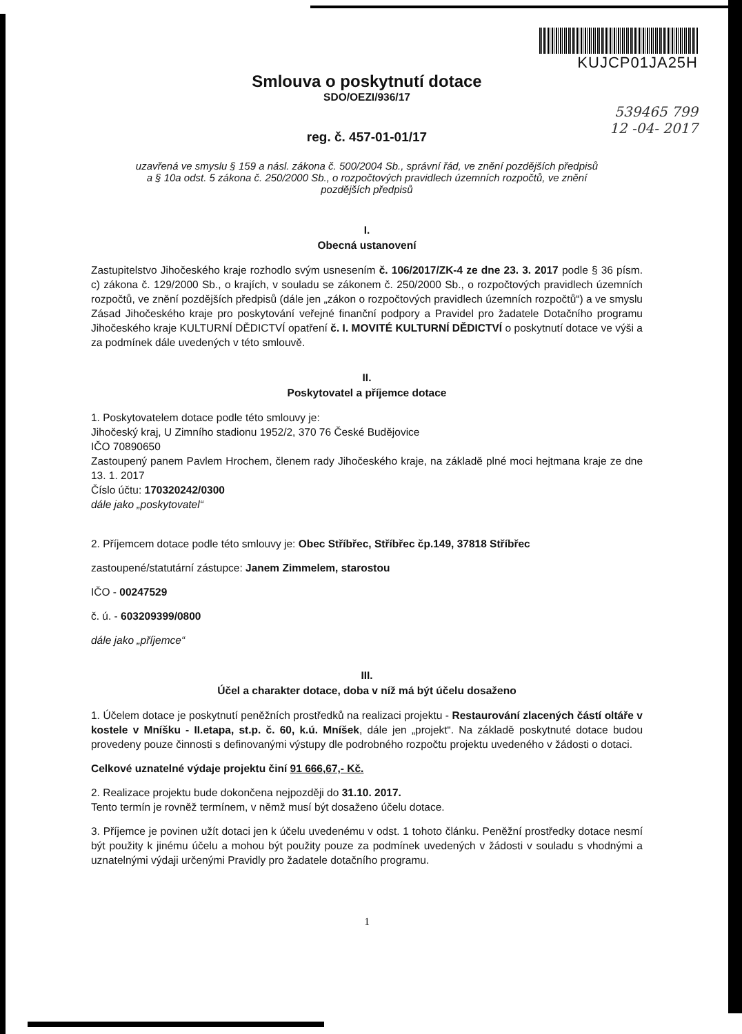KUJCP01JA25H
Smlouva o poskytnutí dotace
SDO/OEZI/936/17
539465 799
12 -04- 2017
reg. č. 457-01-01/17
uzavřená ve smyslu § 159 a násl. zákona č. 500/2004 Sb., správní řád, ve znění pozdějších předpisů
a § 10a odst. 5 zákona č. 250/2000 Sb., o rozpočtových pravidlech územních rozpočtů, ve znění
pozdějších předpisů
I.
Obecná ustanovení
Zastupitelstvo Jihočeského kraje rozhodlo svým usnesením č. 106/2017/ZK-4 ze dne 23. 3. 2017 podle § 36 písm. c) zákona č. 129/2000 Sb., o krajích, v souladu se zákonem č. 250/2000 Sb., o rozpočtových pravidlech územních rozpočtů, ve znění pozdějších předpisů (dále jen „zákon o rozpočtových pravidlech územních rozpočtů“) a ve smyslu Zásad Jihočeského kraje pro poskytování veřejné finanční podpory a Pravidel pro žadatele Dotačního programu Jihočeského kraje KULTURNÍ DĚDICTVÍ opatření č. I. MOVITÉ KULTURNÍ DĚDICTVÍ o poskytnutí dotace ve výši a za podmínek dále uvedených v této smlouvě.
II.
Poskytovatel a příjemce dotace
1. Poskytovatelem dotace podle této smlouvy je:
Jihočeský kraj, U Zimního stadionu 1952/2, 370 76 České Budějovice
IČO 70890650
Zastoupený panem Pavlem Hrochem, členem rady Jihočeského kraje, na základě plné moci hejtmana kraje ze dne 13. 1. 2017
Číslo účtu: 170320242/0300
dále jako „poskytovatel“
2. Příjemcem dotace podle této smlouvy je: Obec Stříbřec, Stříbřec čp.149, 37818 Stříbřec
zastoupené/statutární zástupce: Janem Zimmelem, starostou
IČO - 00247529
č. ú. - 603209399/0800
dále jako „příjemce“
III.
Účel a charakter dotace, doba v níž má být účelu dosaženo
1. Účelem dotace je poskytnutí peněžních prostředků na realizaci projektu - Restaurování zlacených částí oltáře v kostele v Mníšku - II.etapa, st.p. č. 60, k.ú. Mníšek, dále jen „projekt“. Na základě poskytnuté dotace budou provedeny pouze činnosti s definovanými výstupy dle podrobného rozpočtu projektu uvedeného v žádosti o dotaci.
Celkové uznatelné výdaje projektu činí 91 666,67,- Kč.
2. Realizace projektu bude dokončena nejpozději do 31.10. 2017.
Tento termín je rovněž termínem, v němž musí být dosaženo účelu dotace.
3. Příjemce je povinen užít dotaci jen k účelu uvedenému v odst. 1 tohoto článku. Peněžní prostředky dotace nesmí být použity k jinému účelu a mohou být použity pouze za podmínek uvedených v žádosti v souladu s vhodnými a uznatelnými výdaji určenými Pravidly pro žadatele dotačního programu.
1